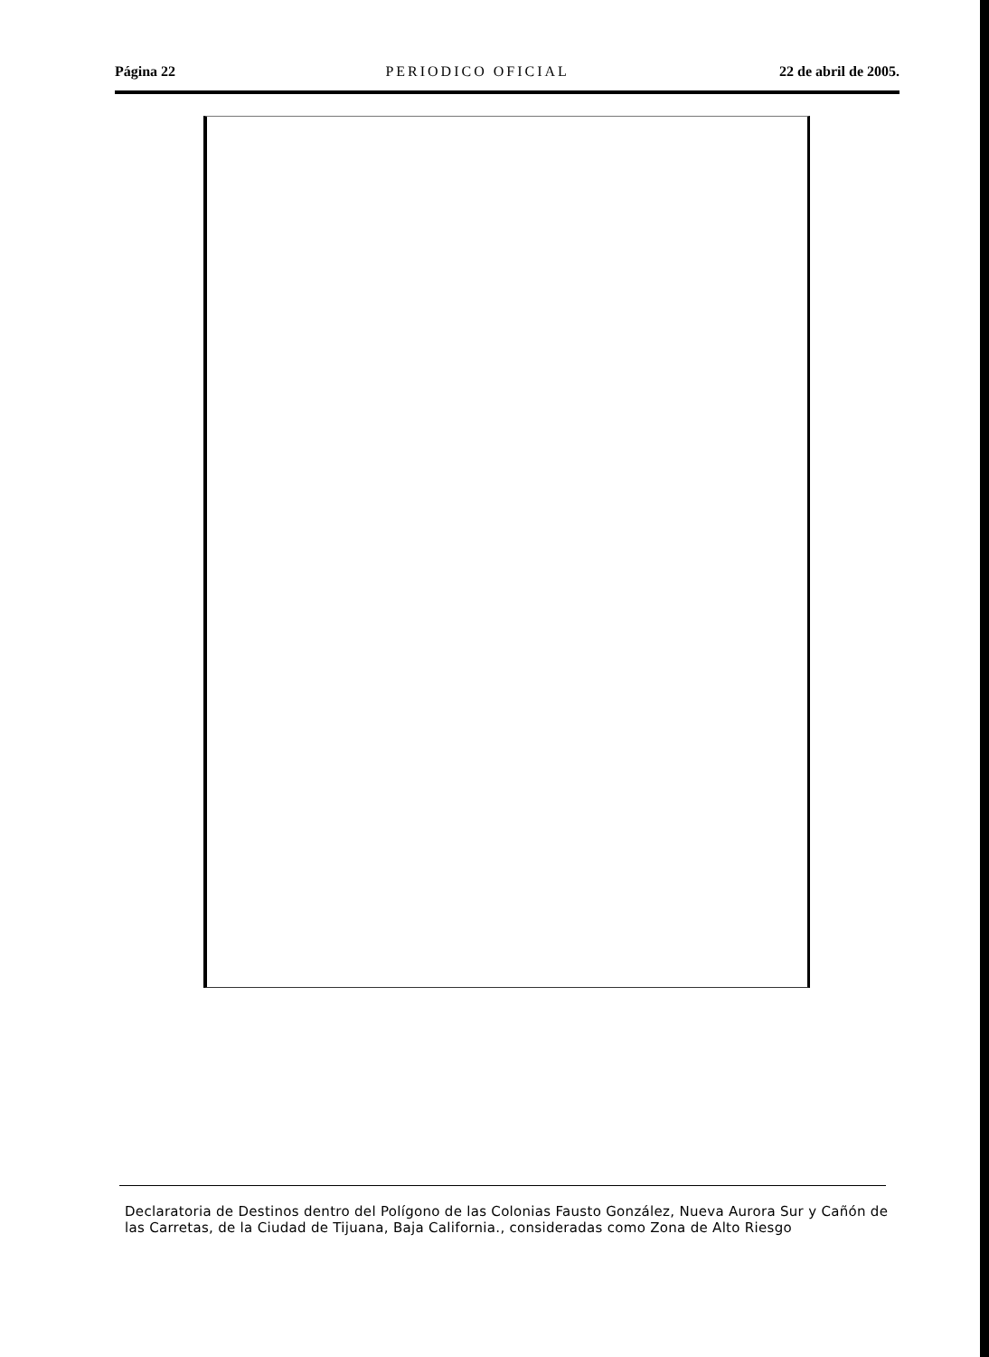Página 22 PERIODICO OFICIAL 22 de abril de 2005.
Declaratoria de Destinos dentro del Polígono de las Colonias Fausto González, Nueva Aurora Sur y Cañón de las Carretas, de la Ciudad de Tijuana, Baja California., consideradas como Zona de Alto Riesgo